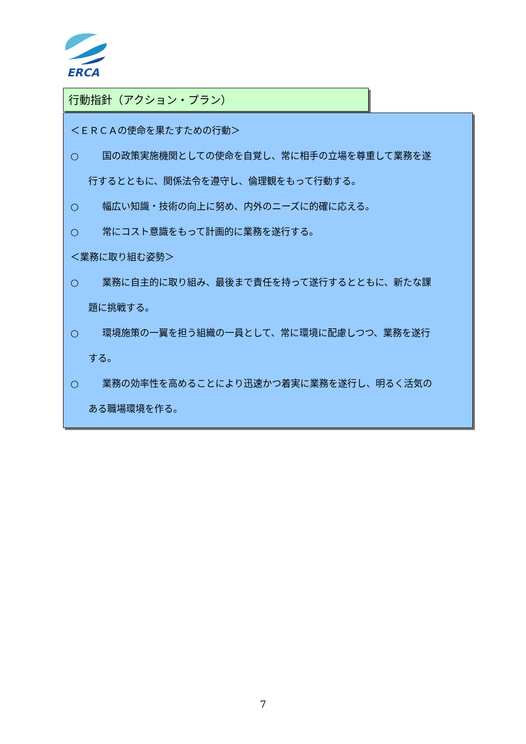ERCA
行動指針（アクション・プラン）
＜ＥＲＣＡの使命を果たすための行動＞
○ 国の政策実施機関としての使命を自覚し、常に相手の立場を尊重して業務を遂
行するとともに、関係法令を遵守し、倫理観をもって行動する。
○ 幅広い知識・技術の向上に努め、内外のニーズに的確に応える。
○ 常にコスト意識をもって計画的に業務を遂行する。
＜業務に取り組む姿勢＞
○ 業務に自主的に取り組み、最後まで責任を持って遂行するとともに、新たな課
題に挑戦する。
○ 環境施策の一翼を担う組織の一員として、常に環境に配慮しつつ、業務を遂行
する。
○ 業務の効率性を高めることにより迅速かつ着実に業務を遂行し、明るく活気の
ある職場環境を作る。
7